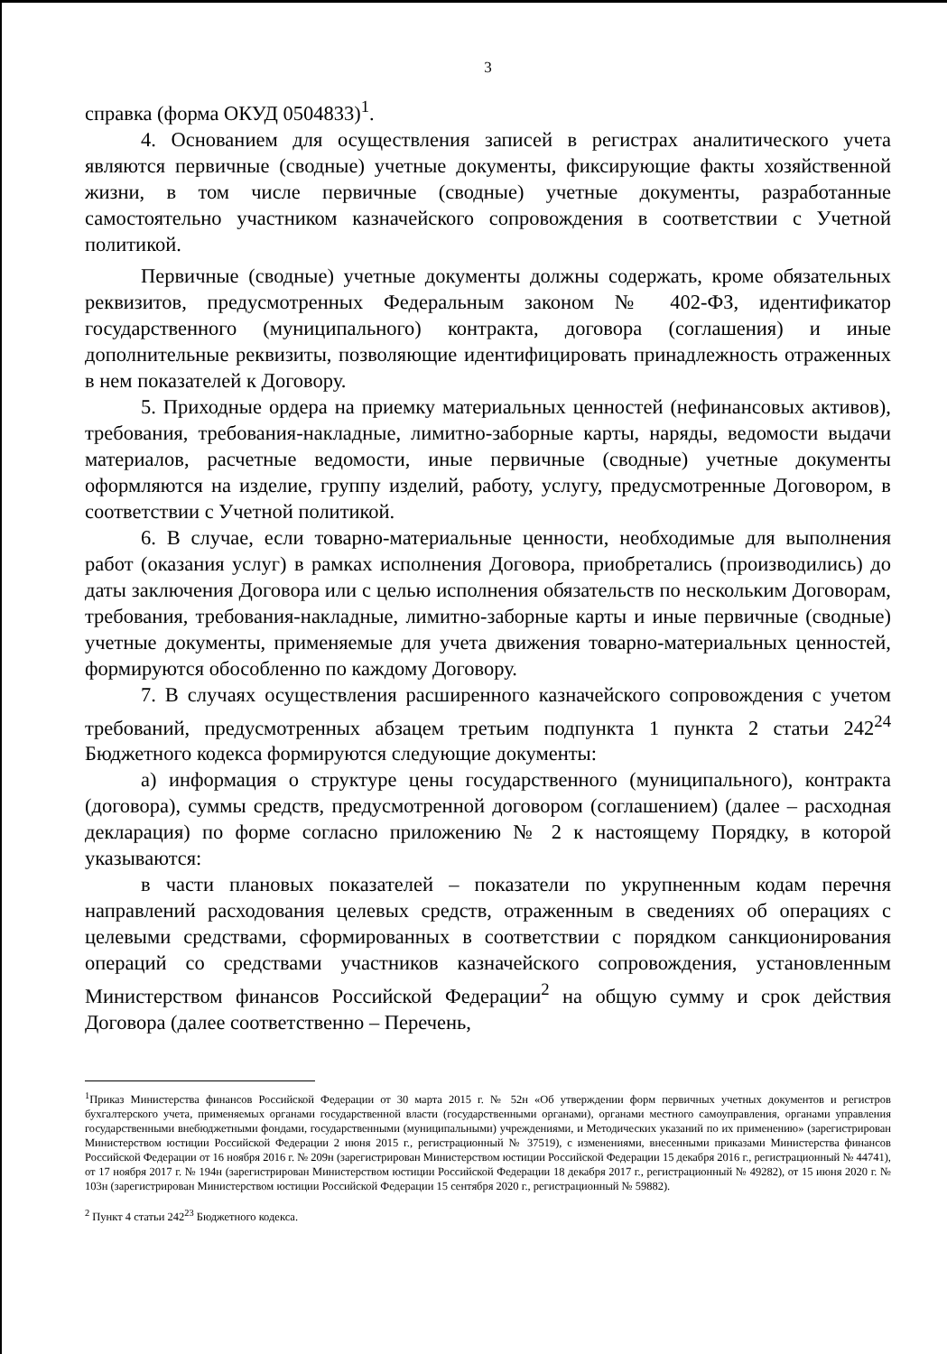3
справка (форма ОКУД 0504833)<sup>1</sup>.
4. Основанием для осуществления записей в регистрах аналитического учета являются первичные (сводные) учетные документы, фиксирующие факты хозяйственной жизни, в том числе первичные (сводные) учетные документы, разработанные самостоятельно участником казначейского сопровождения в соответствии с Учетной политикой.
Первичные (сводные) учетные документы должны содержать, кроме обязательных реквизитов, предусмотренных Федеральным законом № 402-ФЗ, идентификатор государственного (муниципального) контракта, договора (соглашения) и иные дополнительные реквизиты, позволяющие идентифицировать принадлежность отраженных в нем показателей к Договору.
5. Приходные ордера на приемку материальных ценностей (нефинансовых активов), требования, требования-накладные, лимитно-заборные карты, наряды, ведомости выдачи материалов, расчетные ведомости, иные первичные (сводные) учетные документы оформляются на изделие, группу изделий, работу, услугу, предусмотренные Договором, в соответствии с Учетной политикой.
6. В случае, если товарно-материальные ценности, необходимые для выполнения работ (оказания услуг) в рамках исполнения Договора, приобретались (производились) до даты заключения Договора или с целью исполнения обязательств по нескольким Договорам, требования, требования-накладные, лимитно-заборные карты и иные первичные (сводные) учетные документы, применяемые для учета движения товарно-материальных ценностей, формируются обособленно по каждому Договору.
7. В случаях осуществления расширенного казначейского сопровождения с учетом требований, предусмотренных абзацем третьим подпункта 1 пункта 2 статьи 242<sup>24</sup> Бюджетного кодекса формируются следующие документы:
а) информация о структуре цены государственного (муниципального), контракта (договора), суммы средств, предусмотренной договором (соглашением) (далее – расходная декларация) по форме согласно приложению № 2 к настоящему Порядку, в которой указываются:
в части плановых показателей – показатели по укрупненным кодам перечня направлений расходования целевых средств, отраженным в сведениях об операциях с целевыми средствами, сформированных в соответствии с порядком санкционирования операций со средствами участников казначейского сопровождения, установленным Министерством финансов Российской Федерации<sup>2</sup> на общую сумму и срок действия Договора (далее соответственно – Перечень,
<sup>1</sup> Приказ Министерства финансов Российской Федерации от 30 марта 2015 г. № 52н «Об утверждении форм первичных учетных документов и регистров бухгалтерского учета, применяемых органами государственной власти (государственными органами), органами местного самоуправления, органами управления государственными внебюджетными фондами, государственными (муниципальными) учреждениями, и Методических указаний по их применению» (зарегистрирован Министерством юстиции Российской Федерации 2 июня 2015 г., регистрационный № 37519), с изменениями, внесенными приказами Министерства финансов Российской Федерации от 16 ноября 2016 г. № 209н (зарегистрирован Министерством юстиции Российской Федерации 15 декабря 2016 г., регистрационный № 44741), от 17 ноября 2017 г. № 194н (зарегистрирован Министерством юстиции Российской Федерации 18 декабря 2017 г., регистрационный № 49282), от 15 июня 2020 г. № 103н (зарегистрирован Министерством юстиции Российской Федерации 15 сентября 2020 г., регистрационный № 59882).
<sup>2</sup> Пункт 4 статьи 242<sup>23</sup> Бюджетного кодекса.